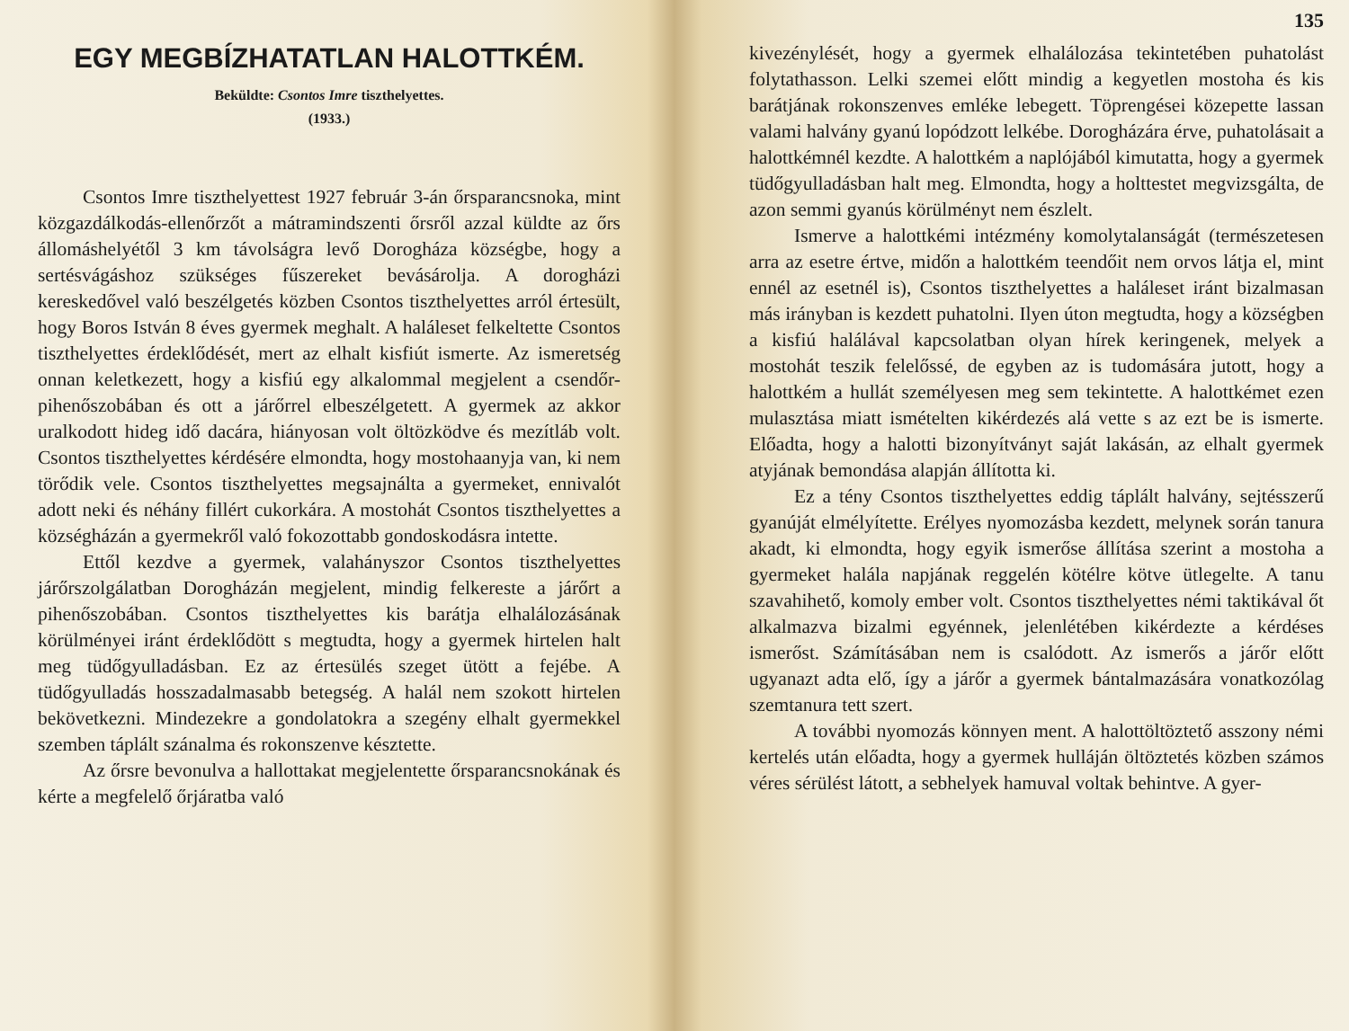EGY MEGBÍZHATATLAN HALOTTKÉM.
Beküldte: Csontos Imre tiszthelyettes.
(1933.)
Csontos Imre tiszthelyettest 1927 február 3-án őrsparancsnoka, mint közgazdálkodás-ellenőrzőt a mátramindszenti őrsről azzal küldte az őrs állomáshelyétől 3 km távolságra levő Dorogháza községbe, hogy a sertésvágáshoz szükséges fűszereket bevásárolja. A dorogházi kereskedővel való beszélgetés közben Csontos tiszthelyettes arról értesült, hogy Boros István 8 éves gyermek meghalt. A haláleset felkeltette Csontos tiszthelyettes érdeklődését, mert az elhalt kisfiút ismerte. Az ismeretség onnan keletkezett, hogy a kisfiú egy alkalommal megjelent a csendőr-pihenőszobában és ott a járőrrel elbeszélgetett. A gyermek az akkor uralkodott hideg idő dacára, hiányosan volt öltözködve és mezítláb volt. Csontos tiszthelyettes kérdésére elmondta, hogy mostohaanyja van, ki nem törődik vele. Csontos tiszthelyettes megsajnálta a gyermeket, ennivalót adott neki és néhány fillért cukorkára. A mostohát Csontos tiszthelyettes a községházán a gyermekről való fokozottabb gondoskodásra intette.
Ettől kezdve a gyermek, valahányszor Csontos tiszthelyettes járőrszolgálatban Dorogházán megjelent, mindig felkereste a járőrt a pihenőszobában. Csontos tiszthelyettes kis barátja elhalálozásának körülményei iránt érdeklődött s megtudta, hogy a gyermek hirtelen halt meg tüdőgyulladásban. Ez az értesülés szeget ütött a fejébe. A tüdőgyulladás hosszadalmasabb betegség. A halál nem szokott hirtelen bekövetkezni. Mindezekre a gondolatokra a szegény elhalt gyermekkel szemben táplált szánalma és rokonszenve késztette.
Az őrsre bevonulva a hallottakat megjelentette őrsparancsnokának és kérte a megfelelő őrjáratba való
135
kivezénylését, hogy a gyermek elhalálozása tekintetében puhatolást folytathasson. Lelki szemei előtt mindig a kegyetlen mostoha és kis barátjának rokonszenves emléke lebegett. Töprengései közepette lassan valami halvány gyanú lopódzott lelkébe. Dorogházára érve, puhatolásait a halottkémnél kezdte. A halottkém a naplójából kimutatta, hogy a gyermek tüdőgyulladásban halt meg. Elmondta, hogy a holttestet megvizsgálta, de azon semmi gyanús körülményt nem észlelt.
Ismerve a halottkémi intézmény komolytalanságát (természetesen arra az esetre értve, midőn a halottkém teendőit nem orvos látja el, mint ennél az esetnél is), Csontos tiszthelyettes a haláleset iránt bizalmasan más irányban is kezdett puhatolni. Ilyen úton megtudta, hogy a községben a kisfiú halálával kapcsolatban olyan hírek keringenek, melyek a mostohát teszik felelőssé, de egyben az is tudomására jutott, hogy a halottkém a hullát személyesen meg sem tekintette. A halottkémet ezen mulasztása miatt ismételten kikérdezés alá vette s az ezt be is ismerte. Előadta, hogy a halotti bizonyítványt saját lakásán, az elhalt gyermek atyjának bemondása alapján állította ki.
Ez a tény Csontos tiszthelyettes eddig táplált halvány, sejtésszerű gyanúját elmélyítette. Erélyes nyomozásba kezdett, melynek során tanura akadt, ki elmondta, hogy egyik ismerőse állítása szerint a mostoha a gyermeket halála napjának reggelén kötélre kötve ütlegelte. A tanu szavahihető, komoly ember volt. Csontos tiszthelyettes némi taktikával őt alkalmazva bizalmi egyénnek, jelenlétében kikérdezte a kérdéses ismerőst. Számításában nem is csalódott. Az ismerős a járőr előtt ugyanazt adta elő, így a járőr a gyermek bántalmazására vonatkozólag szemtanura tett szert.
A további nyomozás könnyen ment. A halottöltöztető asszony némi kertelés után előadta, hogy a gyermek hulláján öltöztetés közben számos véres sérülést látott, a sebhelyek hamuval voltak behintve. A gyer-